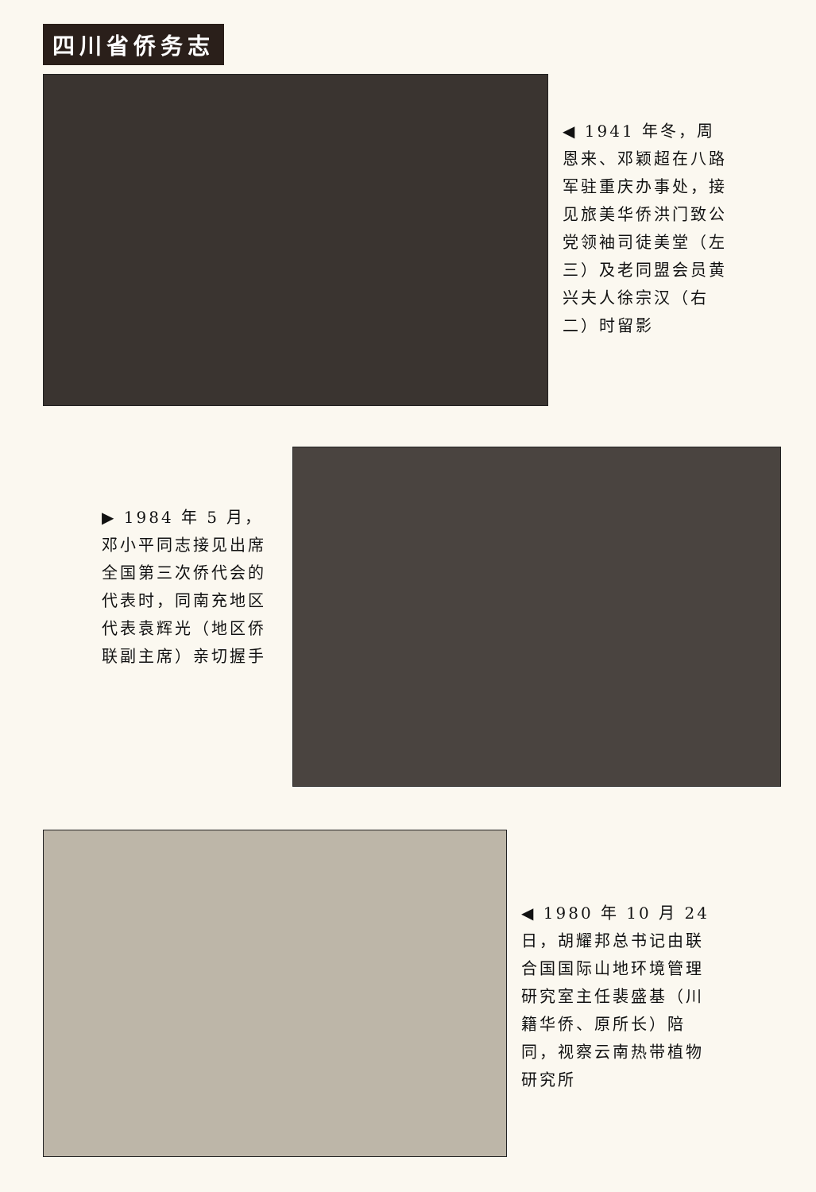四川省侨务志
◀ 1941 年冬，周恩来、邓颖超在八路军驻重庆办事处，接见旅美华侨洪门致公党领袖司徒美堂（左三）及老同盟会员黄兴夫人徐宗汉（右二）时留影
▶ 1984 年 5 月，邓小平同志接见出席全国第三次侨代会的代表时，同南充地区代表袁辉光（地区侨联副主席）亲切握手
◀ 1980 年 10 月 24 日，胡耀邦总书记由联合国国际山地环境管理研究室主任裴盛基（川籍华侨、原所长）陪同，视察云南热带植物研究所